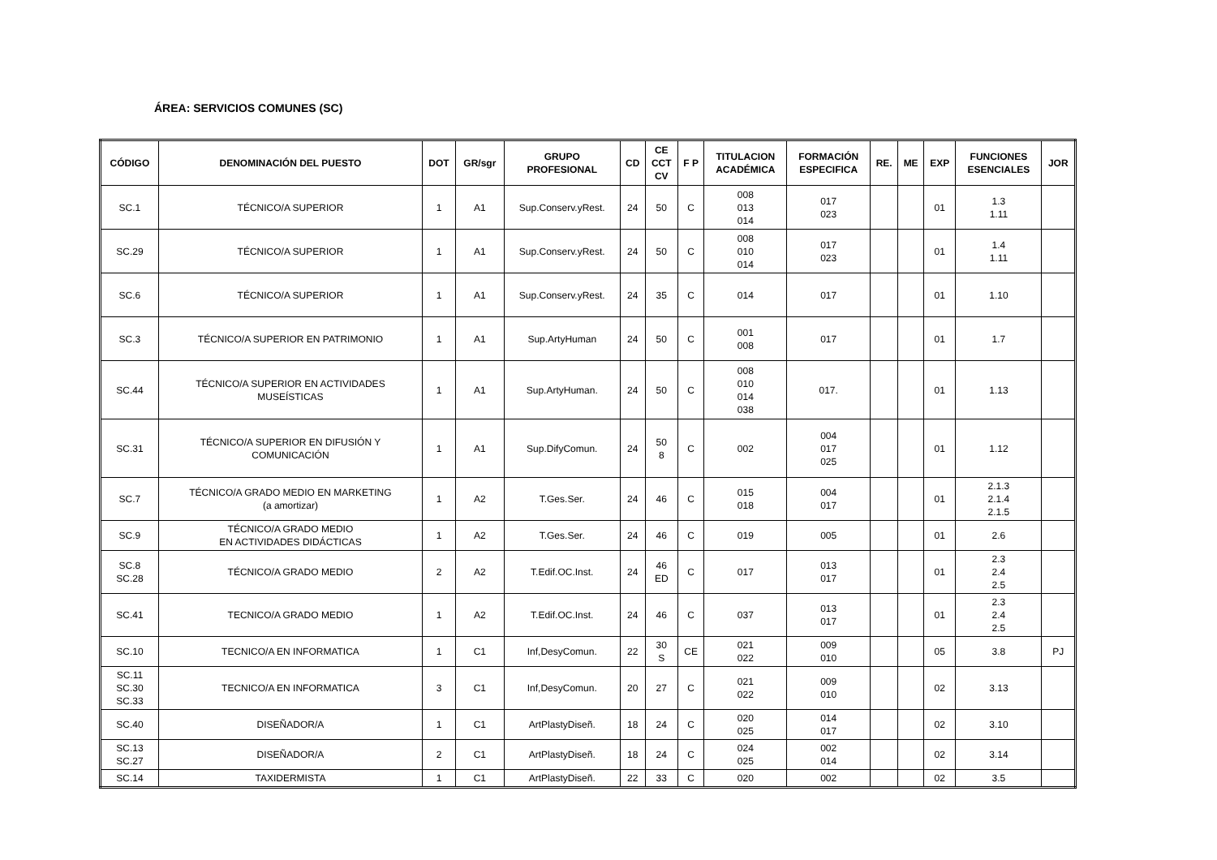ÁREA: SERVICIOS COMUNES (SC)
| CÓDIGO | DENOMINACIÓN DEL PUESTO | DOT | GR/sgr | GRUPO PROFESIONAL | CD | CE CCT CV | F P | TITULACION ACADÉMICA | FORMACIÓN ESPECIFICA | RE. | ME | EXP | FUNCIONES ESENCIALES | JOR |
| --- | --- | --- | --- | --- | --- | --- | --- | --- | --- | --- | --- | --- | --- | --- |
| SC.1 | TÉCNICO/A SUPERIOR | 1 | A1 | Sup.Conserv.yRest. | 24 | 50 | C | 008 013 014 | 017 023 | | | 01 | 1.3 1.11 | |
| SC.29 | TÉCNICO/A SUPERIOR | 1 | A1 | Sup.Conserv.yRest. | 24 | 50 | C | 008 010 014 | 017 023 | | | 01 | 1.4 1.11 | |
| SC.6 | TÉCNICO/A SUPERIOR | 1 | A1 | Sup.Conserv.yRest. | 24 | 35 | C | 014 | 017 | | | 01 | 1.10 | |
| SC.3 | TÉCNICO/A SUPERIOR EN PATRIMONIO | 1 | A1 | Sup.ArtyHuman | 24 | 50 | C | 001 008 | 017 | | | 01 | 1.7 | |
| SC.44 | TÉCNICO/A SUPERIOR EN ACTIVIDADES MUSEÍSTICAS | 1 | A1 | Sup.ArtyHuman. | 24 | 50 | C | 008 010 014 038 | 017. | | | 01 | 1.13 | |
| SC.31 | TÉCNICO/A SUPERIOR EN DIFUSIÓN Y COMUNICACIÓN | 1 | A1 | Sup.DifyComun. | 24 | 50 8 | C | 002 | 004 017 025 | | | 01 | 1.12 | |
| SC.7 | TÉCNICO/A GRADO MEDIO EN MARKETING (a amortizar) | 1 | A2 | T.Ges.Ser. | 24 | 46 | C | 015 018 | 004 017 | | | 01 | 2.1.3 2.1.4 2.1.5 | |
| SC.9 | TÉCNICO/A GRADO MEDIO EN ACTIVIDADES DIDÁCTICAS | 1 | A2 | T.Ges.Ser. | 24 | 46 | C | 019 | 005 | | | 01 | 2.6 | |
| SC.8 SC.28 | TÉCNICO/A GRADO MEDIO | 2 | A2 | T.Edif.OC.Inst. | 24 | 46 ED | C | 017 | 013 017 | | | 01 | 2.3 2.4 2.5 | |
| SC.41 | TECNICO/A GRADO MEDIO | 1 | A2 | T.Edif.OC.Inst. | 24 | 46 | C | 037 | 013 017 | | | 01 | 2.3 2.4 2.5 | |
| SC.10 | TECNICO/A EN INFORMATICA | 1 | C1 | Inf,DesyComun. | 22 | 30 S | CE | 021 022 | 009 010 | | | 05 | 3.8 | PJ |
| SC.11 SC.30 SC.33 | TECNICO/A EN INFORMATICA | 3 | C1 | Inf,DesyComun. | 20 | 27 | C | 021 022 | 009 010 | | | 02 | 3.13 | |
| SC.40 | DISEÑADOR/A | 1 | C1 | ArtPlastyDiseñ. | 18 | 24 | C | 020 025 | 014 017 | | | 02 | 3.10 | |
| SC.13 SC.27 | DISEÑADOR/A | 2 | C1 | ArtPlastyDiseñ. | 18 | 24 | C | 024 025 | 002 014 | | | 02 | 3.14 | |
| SC.14 | TAXIDERMISTA | 1 | C1 | ArtPlastyDiseñ. | 22 | 33 | C | 020 | 002 | | | 02 | 3.5 | |